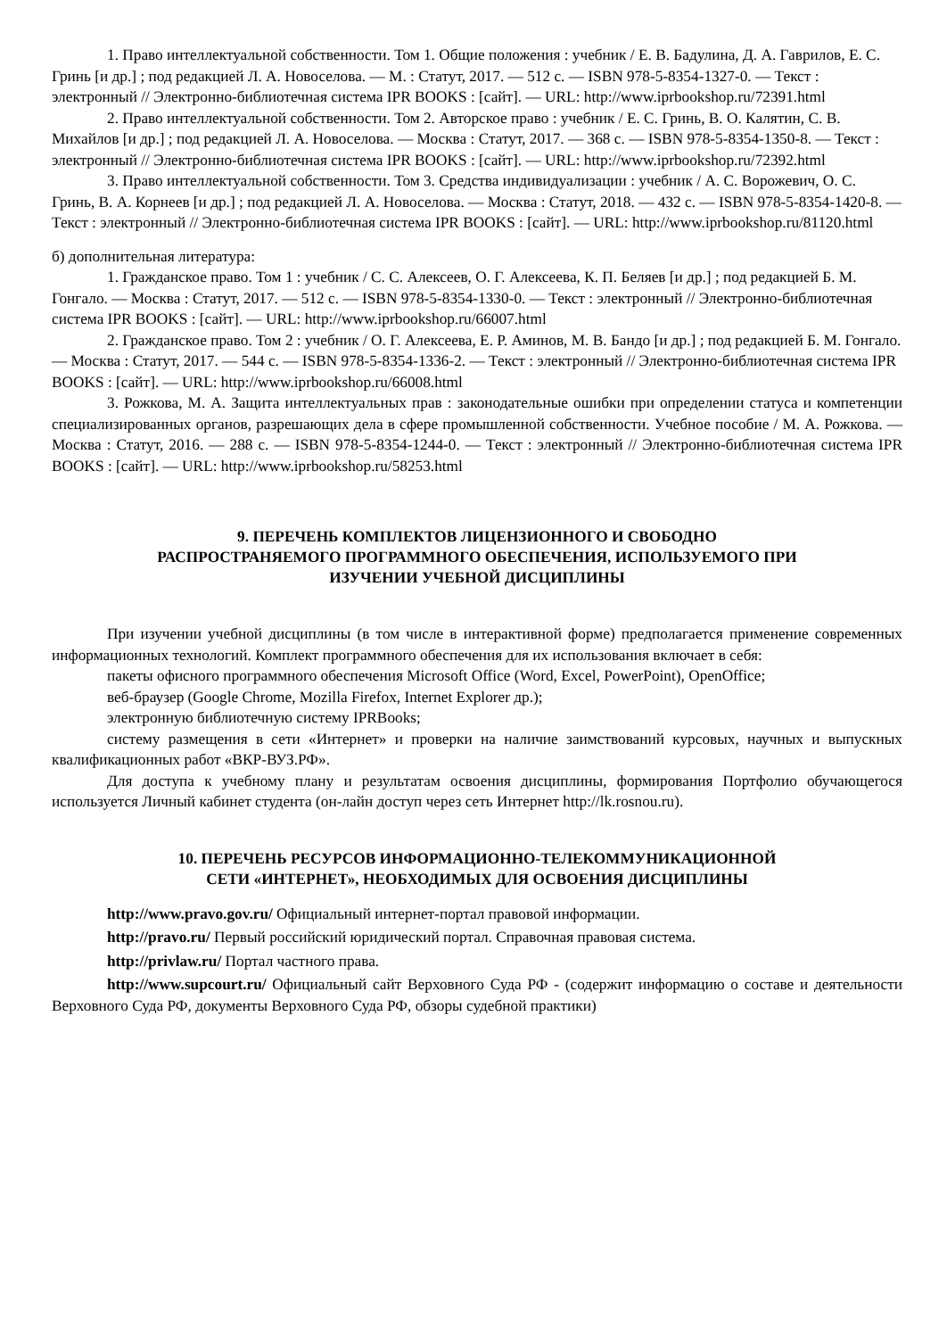1. Право интеллектуальной собственности. Том 1. Общие положения : учебник / Е. В. Бадулина, Д. А. Гаврилов, Е. С. Гринь [и др.] ; под редакцией Л. А. Новоселова. — М. : Статут, 2017. — 512 с. — ISBN 978-5-8354-1327-0. — Текст : электронный // Электронно-библиотечная система IPR BOOKS : [сайт]. — URL: http://www.iprbookshop.ru/72391.html
2. Право интеллектуальной собственности. Том 2. Авторское право : учебник / Е. С. Гринь, В. О. Калятин, С. В. Михайлов [и др.] ; под редакцией Л. А. Новоселова. — Москва : Статут, 2017. — 368 с. — ISBN 978-5-8354-1350-8. — Текст : электронный // Электронно-библиотечная система IPR BOOKS : [сайт]. — URL: http://www.iprbookshop.ru/72392.html
3. Право интеллектуальной собственности. Том 3. Средства индивидуализации : учебник / А. С. Ворожевич, О. С. Гринь, В. А. Корнеев [и др.] ; под редакцией Л. А. Новоселова. — Москва : Статут, 2018. — 432 с. — ISBN 978-5-8354-1420-8. — Текст : электронный // Электронно-библиотечная система IPR BOOKS : [сайт]. — URL: http://www.iprbookshop.ru/81120.html
б) дополнительная литература:
1. Гражданское право. Том 1 : учебник / С. С. Алексеев, О. Г. Алексеева, К. П. Беляев [и др.] ; под редакцией Б. М. Гонгало. — Москва : Статут, 2017. — 512 с. — ISBN 978-5-8354-1330-0. — Текст : электронный // Электронно-библиотечная система IPR BOOKS : [сайт]. — URL: http://www.iprbookshop.ru/66007.html
2. Гражданское право. Том 2 : учебник / О. Г. Алексеева, Е. Р. Аминов, М. В. Бандо [и др.] ; под редакцией Б. М. Гонгало. — Москва : Статут, 2017. — 544 с. — ISBN 978-5-8354-1336-2. — Текст : электронный // Электронно-библиотечная система IPR BOOKS : [сайт]. — URL: http://www.iprbookshop.ru/66008.html
3. Рожкова, М. А. Защита интеллектуальных прав : законодательные ошибки при определении статуса и компетенции специализированных органов, разрешающих дела в сфере промышленной собственности. Учебное пособие / М. А. Рожкова. — Москва : Статут, 2016. — 288 с. — ISBN 978-5-8354-1244-0. — Текст : электронный // Электронно-библиотечная система IPR BOOKS : [сайт]. — URL: http://www.iprbookshop.ru/58253.html
9. ПЕРЕЧЕНЬ КОМПЛЕКТОВ ЛИЦЕНЗИОННОГО И СВОБОДНО
РАСПРОСТРАНЯЕМОГО ПРОГРАММНОГО ОБЕСПЕЧЕНИЯ, ИСПОЛЬЗУЕМОГО ПРИ
ИЗУЧЕНИИ УЧЕБНОЙ ДИСЦИПЛИНЫ
При изучении учебной дисциплины (в том числе в интерактивной форме) предполагается применение современных информационных технологий. Комплект программного обеспечения для их использования включает в себя:
пакеты офисного программного обеспечения Microsoft Office (Word, Excel, PowerPoint), OpenOffice;
веб-браузер (Google Chrome, Mozilla Firefox, Internet Explorer др.);
электронную библиотечную систему IPRBooks;
систему размещения в сети «Интернет» и проверки на наличие заимствований курсовых, научных и выпускных квалификационных работ «ВКР-ВУЗ.РФ».
Для доступа к учебному плану и результатам освоения дисциплины, формирования Портфолио обучающегося используется Личный кабинет студента (он-лайн доступ через сеть Интернет http://lk.rosnou.ru).
10. ПЕРЕЧЕНЬ РЕСУРСОВ ИНФОРМАЦИОННО-ТЕЛЕКОММУНИКАЦИОННОЙ
СЕТИ «ИНТЕРНЕТ», НЕОБХОДИМЫХ ДЛЯ ОСВОЕНИЯ ДИСЦИПЛИНЫ
http://www.pravo.gov.ru/ Официальный интернет-портал правовой информации.
http://pravo.ru/ Первый российский юридический портал. Справочная правовая система.
http://privlaw.ru/ Портал частного права.
http://www.supcourt.ru/ Официальный сайт Верховного Суда РФ - (содержит информацию о составе и деятельности Верховного Суда РФ, документы Верховного Суда РФ, обзоры судебной практики)